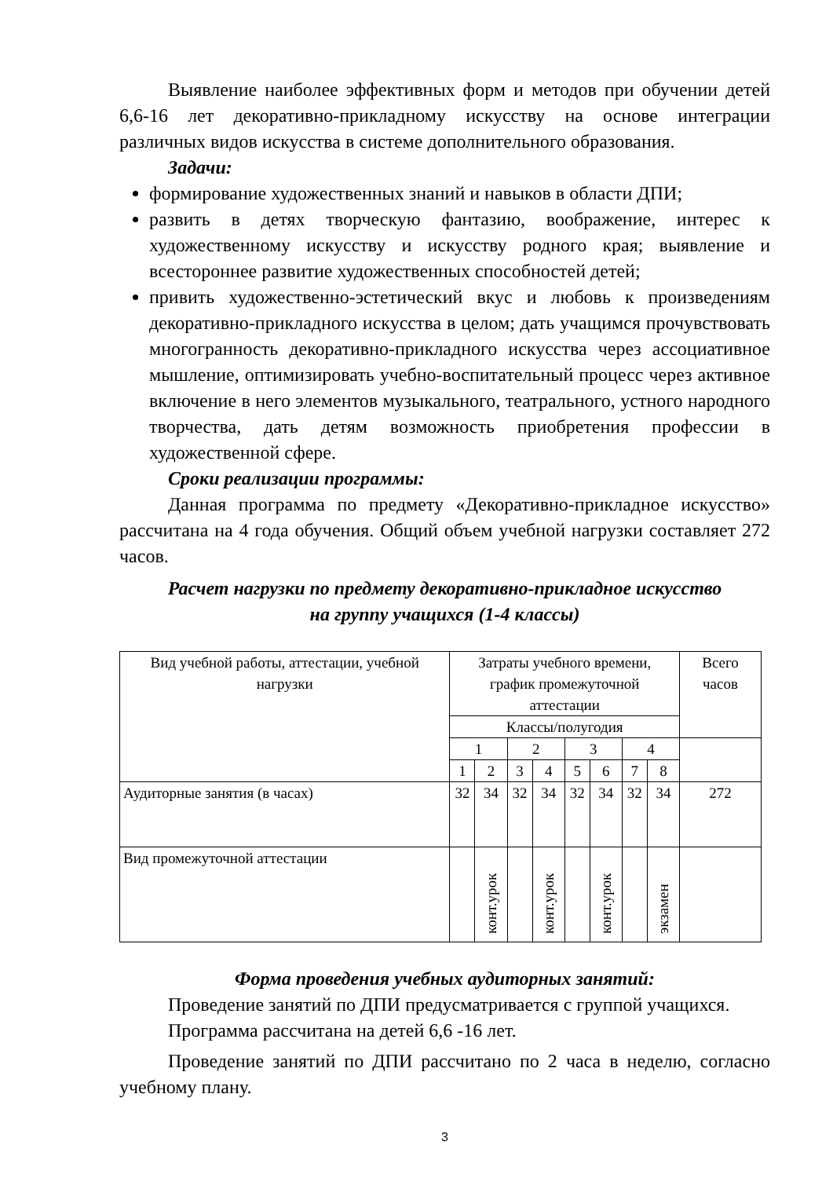Выявление наиболее эффективных форм и методов при обучении детей 6,6-16 лет декоративно-прикладному искусству на основе интеграции различных видов искусства в системе дополнительного образования.
Задачи:
формирование художественных знаний и навыков в области ДПИ;
развить в детях творческую фантазию, воображение, интерес к художественному искусству и искусству родного края; выявление и всестороннее развитие художественных способностей детей;
привить художественно-эстетический вкус и любовь к произведениям декоративно-прикладного искусства в целом; дать учащимся прочувствовать многогранность декоративно-прикладного искусства через ассоциативное мышление, оптимизировать учебно-воспитательный процесс через активное включение в него элементов музыкального, театрального, устного народного творчества, дать детям возможность приобретения профессии в художественной сфере.
Сроки реализации программы:
Данная программа по предмету «Декоративно-прикладное искусство» рассчитана на 4 года обучения. Общий объем учебной нагрузки составляет 272 часов.
Расчет нагрузки по предмету декоративно-прикладное искусство
на группу учащихся (1-4 классы)
| Вид учебной работы, аттестации, учебной нагрузки | Затраты учебного времени, график промежуточной аттестации | | | | | | | | Всего часов |
| | Классы/полугодия | | | | | | | | |
| | 1 | | 2 | | 3 | | 4 | | |
| | 1 | 2 | 3 | 4 | 5 | 6 | 7 | 8 | |
| Аудиторные занятия (в часах) | 32 | 34 | 32 | 34 | 32 | 34 | 32 | 34 | 272 |
| Вид промежуточной аттестации | | конт.урок | | конт.урок | | конт.урок | | экзамен | |
Форма проведения учебных аудиторных занятий:
Проведение занятий по ДПИ предусматривается с группой учащихся.
Программа рассчитана на детей 6,6 -16 лет.
Проведение занятий по ДПИ рассчитано по 2 часа в неделю, согласно учебному плану.
3